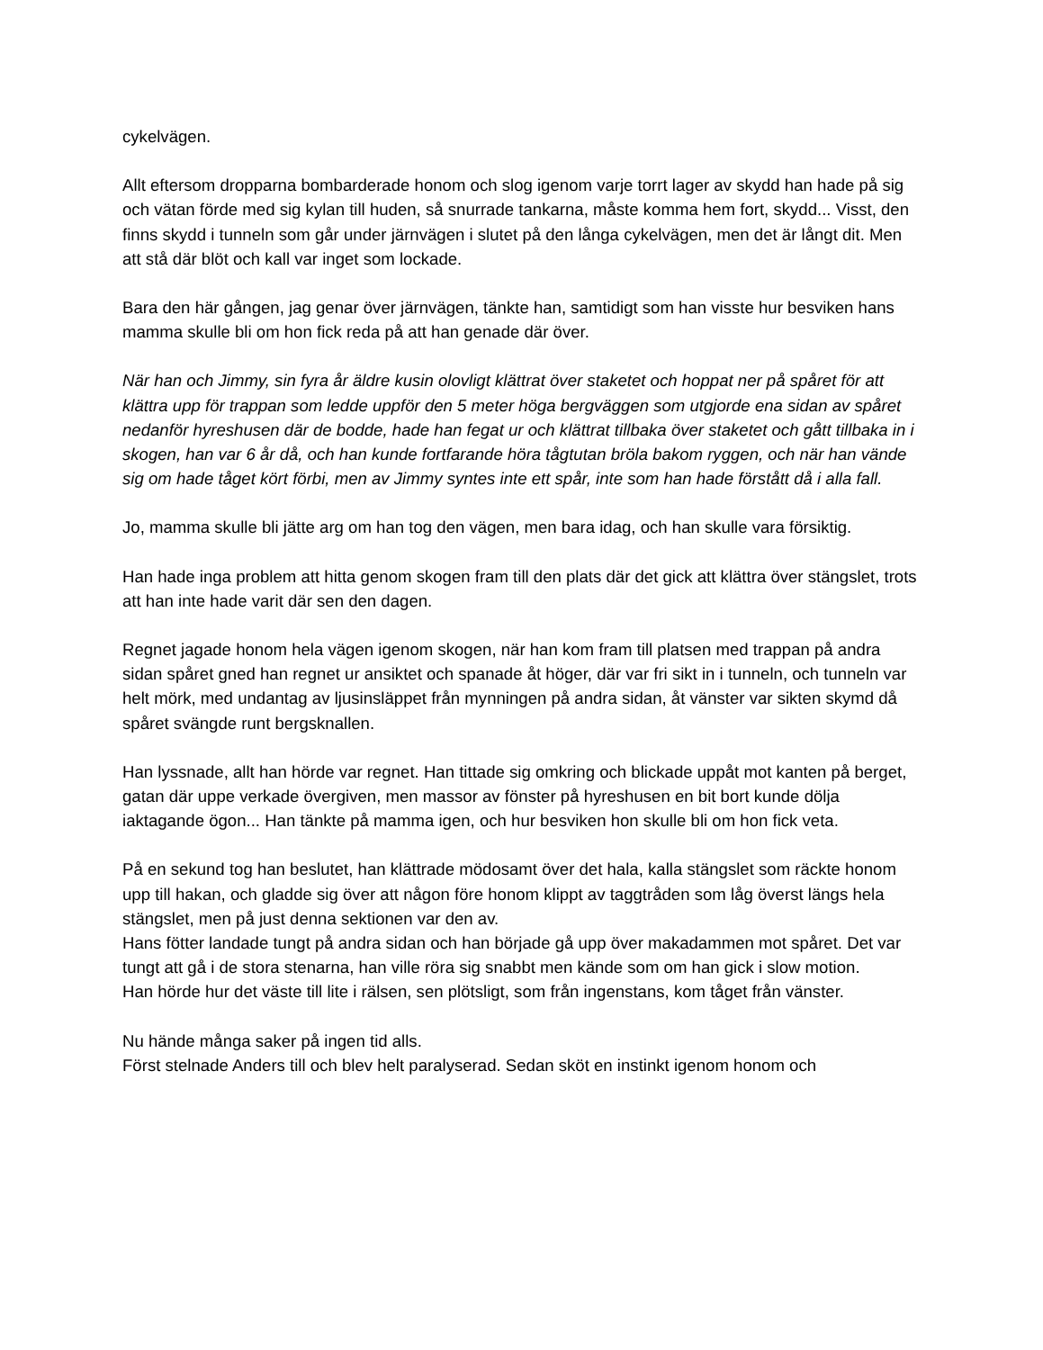cykelvägen.
Allt eftersom dropparna bombarderade honom och slog igenom varje torrt lager av skydd han hade på sig och vätan förde med sig kylan till huden, så snurrade tankarna, måste komma hem fort, skydd... Visst, den finns skydd i tunneln som går under järnvägen i slutet på den långa cykelvägen, men det är långt dit. Men att stå där blöt och kall var inget som lockade.
Bara den här gången, jag genar över järnvägen, tänkte han, samtidigt som han visste hur besviken hans mamma skulle bli om hon fick reda på att han genade där över.
När han och Jimmy, sin fyra år äldre kusin olovligt klättrat över staketet och hoppat ner på spåret för att klättra upp för trappan som ledde uppför den 5 meter höga bergväggen som utgjorde ena sidan av spåret nedanför hyreshusen där de bodde, hade han fegat ur och klättrat tillbaka över staketet och gått tillbaka in i skogen, han var 6 år då, och han kunde fortfarande höra tågtutan bröla bakom ryggen, och när han vände sig om hade tåget kört förbi, men av Jimmy syntes inte ett spår, inte som han hade förstått då i alla fall.
Jo, mamma skulle bli jätte arg om han tog den vägen, men bara idag, och han skulle vara försiktig.
Han hade inga problem att hitta genom skogen fram till den plats där det gick att klättra över stängslet, trots att han inte hade varit där sen den dagen.
Regnet jagade honom hela vägen igenom skogen, när han kom fram till platsen med trappan på andra sidan spåret gned han regnet ur ansiktet och spanade åt höger, där var fri sikt in i tunneln, och tunneln var helt mörk, med undantag av ljusinsläppet från mynningen på andra sidan, åt vänster var sikten skymd då spåret svängde runt bergsknallen.
Han lyssnade, allt han hörde var regnet. Han tittade sig omkring och blickade uppåt mot kanten på berget, gatan där uppe verkade övergiven, men massor av fönster på hyreshusen en bit bort kunde dölja iaktagande ögon... Han tänkte på mamma igen, och hur besviken hon skulle bli om hon fick veta.
På en sekund tog han beslutet, han klättrade mödosamt över det hala, kalla stängslet som räckte honom upp till hakan, och gladde sig över att någon före honom klippt av taggtråden som låg överst längs hela stängslet, men på just denna sektionen var den av.
Hans fötter landade tungt på andra sidan och han började gå upp över makadammen mot spåret. Det var tungt att gå i de stora stenarna, han ville röra sig snabbt men kände som om han gick i slow motion.
Han hörde hur det väste till lite i rälsen, sen plötsligt, som från ingenstans, kom tåget från vänster.
Nu hände många saker på ingen tid alls.
Först stelnade Anders till och blev helt paralyserad. Sedan sköt en instinkt igenom honom och